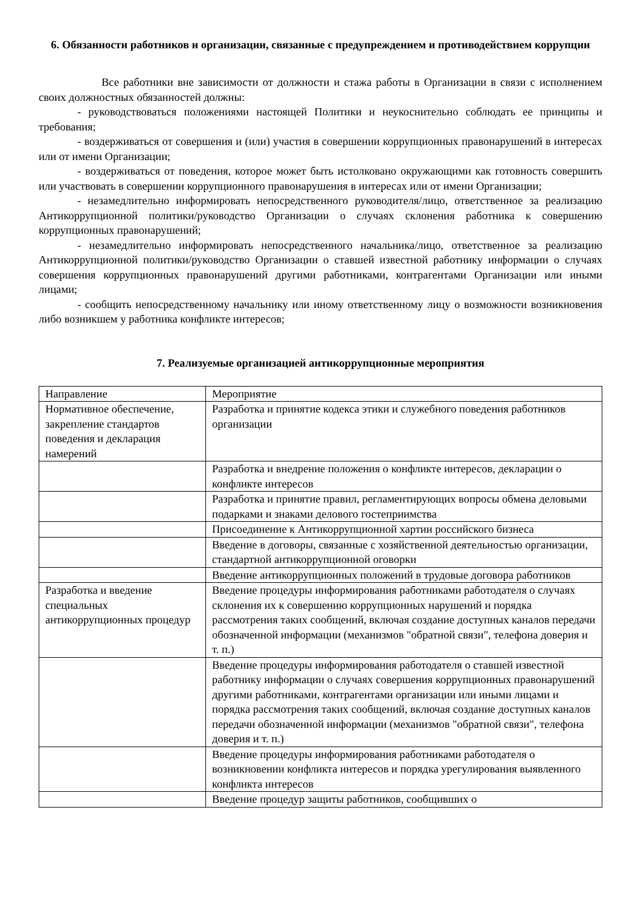6. Обязанности работников и организации, связанные с предупреждением и противодействием коррупции
Все работники вне зависимости от должности и стажа работы в Организации в связи с исполнением своих должностных обязанностей должны:
- руководствоваться положениями настоящей Политики и неукоснительно соблюдать ее принципы и требования;
- воздерживаться от совершения и (или) участия в совершении коррупционных правонарушений в интересах или от имени Организации;
- воздерживаться от поведения, которое может быть истолковано окружающими как готовность совершить или участвовать в совершении коррупционного правонарушения в интересах или от имени Организации;
- незамедлительно информировать непосредственного руководителя/лицо, ответственное за реализацию Антикоррупционной политики/руководство Организации о случаях склонения работника к совершению коррупционных правонарушений;
- незамедлительно информировать непосредственного начальника/лицо, ответственное за реализацию Антикоррупционной политики/руководство Организации о ставшей известной работнику информации о случаях совершения коррупционных правонарушений другими работниками, контрагентами Организации или иными лицами;
- сообщить непосредственному начальнику или иному ответственному лицу о возможности возникновения либо возникшем у работника конфликте интересов;
7. Реализуемые организацией антикоррупционные мероприятия
| Направление | Мероприятие |
| Нормативное обеспечение, закрепление стандартов поведения и декларация намерений | Разработка и принятие кодекса этики и служебного поведения работников организации |
| | Разработка и внедрение положения о конфликте интересов, декларации о конфликте интересов |
| | Разработка и принятие правил, регламентирующих вопросы обмена деловыми подарками и знаками делового гостеприимства |
| | Присоединение к Антикоррупционной хартии российского бизнеса |
| | Введение в договоры, связанные с хозяйственной деятельностью организации, стандартной антикоррупционной оговорки |
| | Введение антикоррупционных положений в трудовые договора работников |
| Разработка и введение специальных антикоррупционных процедур | Введение процедуры информирования работниками работодателя о случаях склонения их к совершению коррупционных нарушений и порядка рассмотрения таких сообщений, включая создание доступных каналов передачи обозначенной информации (механизмов "обратной связи", телефона доверия и т. п.) |
| | Введение процедуры информирования работодателя о ставшей известной работнику информации о случаях совершения коррупционных правонарушений другими работниками, контрагентами организации или иными лицами и порядка рассмотрения таких сообщений, включая создание доступных каналов передачи обозначенной информации (механизмов "обратной связи", телефона доверия и т. п.) |
| | Введение процедуры информирования работниками работодателя о возникновении конфликта интересов и порядка урегулирования выявленного конфликта интересов |
| | Введение процедур защиты работников, сообщивших о |